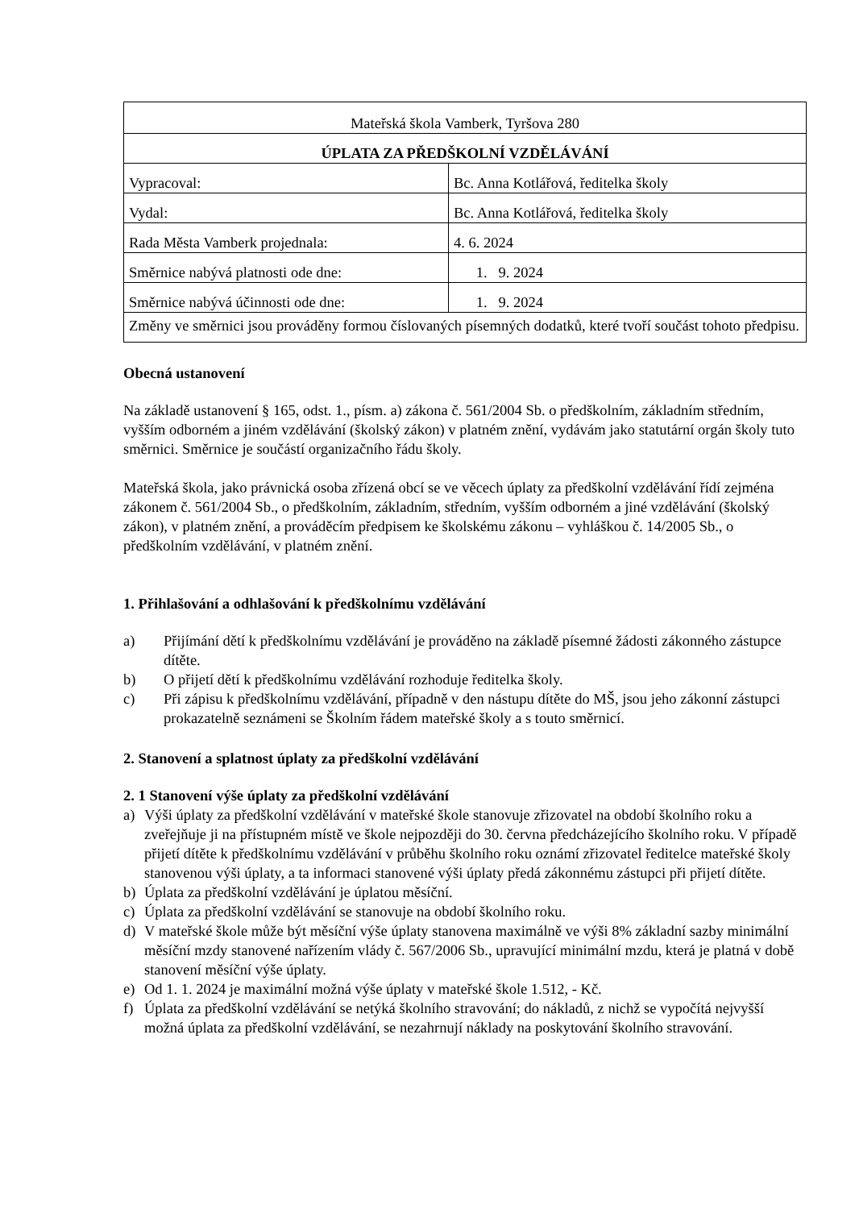| Mateřská škola Vamberk, Tyršova 280 | |
| ÚPLATA ZA PŘEDŠKOLNÍ VZDĚLÁVÁNÍ | |
| Vypracoval: | Bc. Anna Kotlářová, ředitelka školy |
| Vydal: | Bc. Anna Kotlářová, ředitelka školy |
| Rada Města Vamberk projednala: | 4. 6. 2024 |
| Směrnice nabývá platnosti ode dne: | 1. 9. 2024 |
| Směrnice nabývá účinnosti ode dne: | 1. 9. 2024 |
| Změny ve směrnici jsou prováděny formou číslovaných písemných dodatků, které tvoří součást tohoto předpisu. | |
Obecná ustanovení
Na základě ustanovení § 165, odst. 1., písm. a) zákona č. 561/2004 Sb. o předškolním, základním středním, vyšším odborném a jiném vzdělávání (školský zákon) v platném znění, vydávám jako statutární orgán školy tuto směrnici. Směrnice je součástí organizačního řádu školy.
Mateřská škola, jako právnická osoba zřízená obcí se ve věcech úplaty za předškolní vzdělávání řídí zejména zákonem č. 561/2004 Sb., o předškolním, základním, středním, vyšším odborném a jiné vzdělávání (školský zákon), v platném znění, a prováděcím předpisem ke školskému zákonu – vyhláškou č. 14/2005 Sb., o předškolním vzdělávání, v platném znění.
1. Přihlašování a odhlašování k předškolnímu vzdělávání
a) Přijímání dětí k předškolnímu vzdělávání je prováděno na základě písemné žádosti zákonného zástupce dítěte.
b) O přijetí dětí k předškolnímu vzdělávání rozhoduje ředitelka školy.
c) Při zápisu k předškolnímu vzdělávání, případně v den nástupu dítěte do MŠ, jsou jeho zákonní zástupci prokazatelně seznámeni se Školním řádem mateřské školy a s touto směrnicí.
2. Stanovení a splatnost úplaty za předškolní vzdělávání
2. 1 Stanovení výše úplaty za předškolní vzdělávání
a) Výši úplaty za předškolní vzdělávání v mateřské škole stanovuje zřizovatel na období školního roku a zveřejňuje ji na přístupném místě ve škole nejpozději do 30. června předcházejícího školního roku. V případě přijetí dítěte k předškolnímu vzdělávání v průběhu školního roku oznámí zřizovatel ředitelce mateřské školy stanovenou výši úplaty, a ta informaci stanovené výši úplaty předá zákonnému zástupci při přijetí dítěte.
b) Úplata za předškolní vzdělávání je úplatou měsíční.
c) Úplata za předškolní vzdělávání se stanovuje na období školního roku.
d) V mateřské škole může být měsíční výše úplaty stanovena maximálně ve výši 8% základní sazby minimální měsíční mzdy stanovené nařízením vlády č. 567/2006 Sb., upravující minimální mzdu, která je platná v době stanovení měsíční výše úplaty.
e) Od 1. 1. 2024 je maximální možná výše úplaty v mateřské škole 1.512, - Kč.
f) Úplata za předškolní vzdělávání se netýká školního stravování; do nákladů, z nichž se vypočítá nejvyšší možná úplata za předškolní vzdělávání, se nezahrnují náklady na poskytování školního stravování.